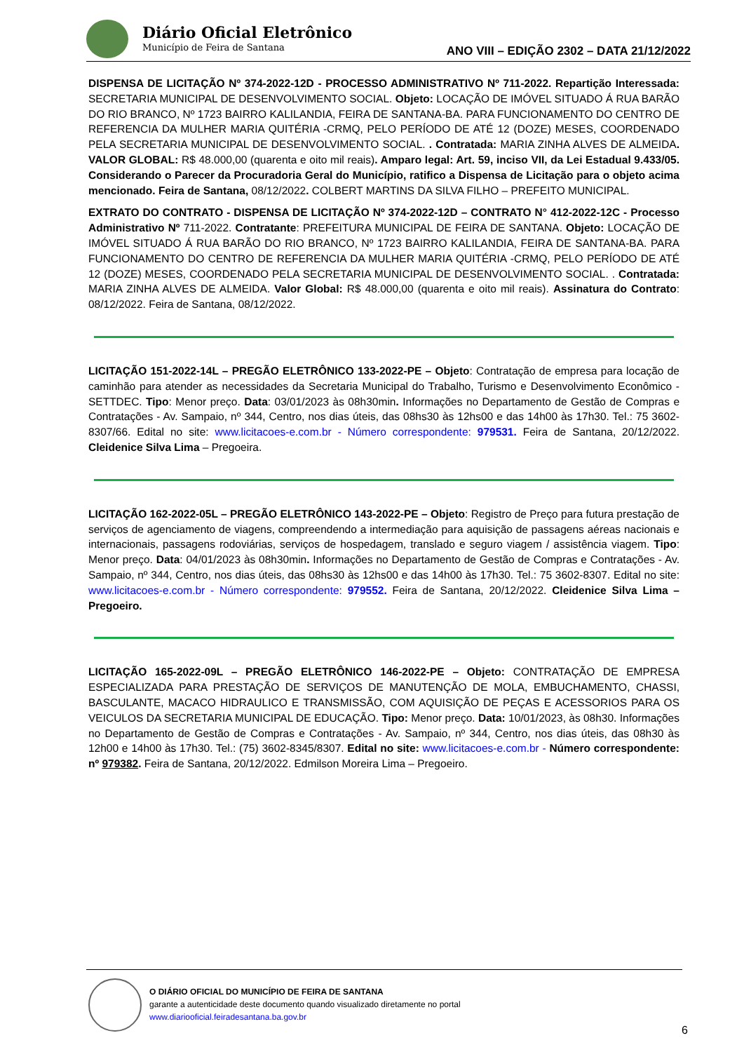Diário Oficial Eletrônico
Município de Feira de Santana
ANO VIII – EDIÇÃO 2302 – DATA 21/12/2022
DISPENSA DE LICITAÇÃO Nº 374-2022-12D - PROCESSO ADMINISTRATIVO Nº 711-2022. Repartição Interessada: SECRETARIA MUNICIPAL DE DESENVOLVIMENTO SOCIAL. Objeto: LOCAÇÃO DE IMÓVEL SITUADO Á RUA BARÃO DO RIO BRANCO, Nº 1723 BAIRRO KALILANDIA, FEIRA DE SANTANA-BA. PARA FUNCIONAMENTO DO CENTRO DE REFERENCIA DA MULHER MARIA QUITÉRIA -CRMQ, PELO PERÍODO DE ATÉ 12 (DOZE) MESES, COORDENADO PELA SECRETARIA MUNICIPAL DE DESENVOLVIMENTO SOCIAL. . Contratada: MARIA ZINHA ALVES DE ALMEIDA. VALOR GLOBAL: R$ 48.000,00 (quarenta e oito mil reais). Amparo legal: Art. 59, inciso VII, da Lei Estadual 9.433/05. Considerando o Parecer da Procuradoria Geral do Município, ratifico a Dispensa de Licitação para o objeto acima mencionado. Feira de Santana, 08/12/2022. COLBERT MARTINS DA SILVA FILHO – PREFEITO MUNICIPAL.
EXTRATO DO CONTRATO - DISPENSA DE LICITAÇÃO Nº 374-2022-12D – CONTRATO N° 412-2022-12C - Processo Administrativo Nº 711-2022. Contratante: PREFEITURA MUNICIPAL DE FEIRA DE SANTANA. Objeto: LOCAÇÃO DE IMÓVEL SITUADO Á RUA BARÃO DO RIO BRANCO, Nº 1723 BAIRRO KALILANDIA, FEIRA DE SANTANA-BA. PARA FUNCIONAMENTO DO CENTRO DE REFERENCIA DA MULHER MARIA QUITÉRIA -CRMQ, PELO PERÍODO DE ATÉ 12 (DOZE) MESES, COORDENADO PELA SECRETARIA MUNICIPAL DE DESENVOLVIMENTO SOCIAL. . Contratada: MARIA ZINHA ALVES DE ALMEIDA. Valor Global: R$ 48.000,00 (quarenta e oito mil reais). Assinatura do Contrato: 08/12/2022. Feira de Santana, 08/12/2022.
LICITAÇÃO 151-2022-14L – PREGÃO ELETRÔNICO 133-2022-PE – Objeto: Contratação de empresa para locação de caminhão para atender as necessidades da Secretaria Municipal do Trabalho, Turismo e Desenvolvimento Econômico - SETTDEC. Tipo: Menor preço. Data: 03/01/2023 às 08h30min. Informações no Departamento de Gestão de Compras e Contratações - Av. Sampaio, nº 344, Centro, nos dias úteis, das 08hs30 às 12hs00 e das 14h00 às 17h30. Tel.: 75 3602-8307/66. Edital no site: www.licitacoes-e.com.br - Número correspondente: 979531. Feira de Santana, 20/12/2022. Cleidenice Silva Lima – Pregoeira.
LICITAÇÃO 162-2022-05L – PREGÃO ELETRÔNICO 143-2022-PE – Objeto: Registro de Preço para futura prestação de serviços de agenciamento de viagens, compreendendo a intermediação para aquisição de passagens aéreas nacionais e internacionais, passagens rodoviárias, serviços de hospedagem, translado e seguro viagem / assistência viagem. Tipo: Menor preço. Data: 04/01/2023 às 08h30min. Informações no Departamento de Gestão de Compras e Contratações - Av. Sampaio, nº 344, Centro, nos dias úteis, das 08hs30 às 12hs00 e das 14h00 às 17h30. Tel.: 75 3602-8307. Edital no site: www.licitacoes-e.com.br - Número correspondente: 979552. Feira de Santana, 20/12/2022. Cleidenice Silva Lima – Pregoeiro.
LICITAÇÃO 165-2022-09L – PREGÃO ELETRÔNICO 146-2022-PE – Objeto: CONTRATAÇÃO DE EMPRESA ESPECIALIZADA PARA PRESTAÇÃO DE SERVIÇOS DE MANUTENÇÃO DE MOLA, EMBUCHAMENTO, CHASSI, BASCULANTE, MACACO HIDRAULICO E TRANSMISSÃO, COM AQUISIÇÃO DE PEÇAS E ACESSORIOS PARA OS VEICULOS DA SECRETARIA MUNICIPAL DE EDUCAÇÃO. Tipo: Menor preço. Data: 10/01/2023, às 08h30. Informações no Departamento de Gestão de Compras e Contratações - Av. Sampaio, nº 344, Centro, nos dias úteis, das 08h30 às 12h00 e 14h00 às 17h30. Tel.: (75) 3602-8345/8307. Edital no site: www.licitacoes-e.com.br - Número correspondente: nº 979382. Feira de Santana, 20/12/2022. Edmilson Moreira Lima – Pregoeiro.
O DIÁRIO OFICIAL DO MUNICÍPIO DE FEIRA DE SANTANA
garante a autenticidade deste documento quando visualizado diretamente no portal
www.diariooficial.feiradesantana.ba.gov.br
6